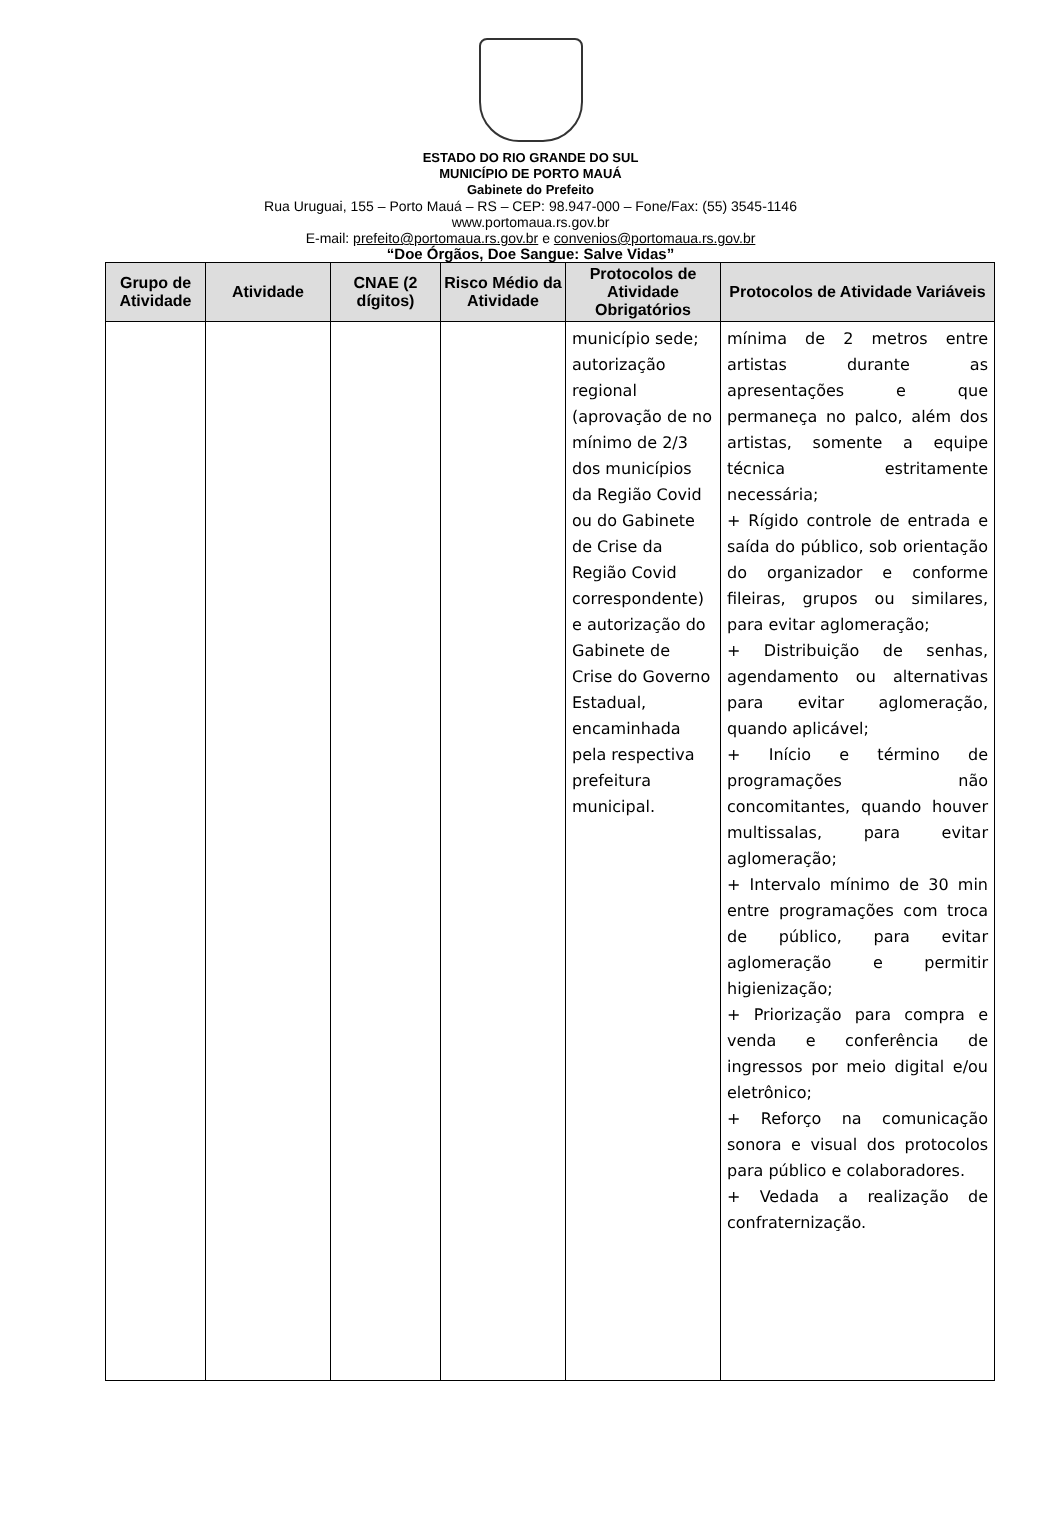ESTADO DO RIO GRANDE DO SUL
MUNICÍPIO DE PORTO MAUÁ
Gabinete do Prefeito
Rua Uruguai, 155 – Porto Mauá – RS – CEP: 98.947-000 – Fone/Fax: (55) 3545-1146
www.portomaua.rs.gov.br
E-mail: prefeito@portomaua.rs.gov.br e convenios@portomaua.rs.gov.br
“Doe Órgãos, Doe Sangue: Salve Vidas”
| Grupo de Atividade | Atividade | CNAE (2 dígitos) | Risco Médio da Atividade | Protocolos de Atividade Obrigatórios | Protocolos de Atividade Variáveis |
| --- | --- | --- | --- | --- | --- |
| | | | | município sede; autorização regional (aprovação de no mínimo de 2/3 dos municípios da Região Covid ou do Gabinete de Crise da Região Covid correspondente) e autorização do Gabinete de Crise do Governo Estadual, encaminhada pela respectiva prefeitura municipal. | mínima de 2 metros entre artistas durante as apresentações e que permaneça no palco, além dos artistas, somente a equipe técnica estritamente necessária; + Rígido controle de entrada e saída do público, sob orientação do organizador e conforme fileiras, grupos ou similares, para evitar aglomeração; + Distribuição de senhas, agendamento ou alternativas para evitar aglomeração, quando aplicável; + Início e término de programações não concomitantes, quando houver multissalas, para evitar aglomeração; + Intervalo mínimo de 30 min entre programações com troca de público, para evitar aglomeração e permitir higienização; + Priorização para compra e venda e conferência de ingressos por meio digital e/ou eletrônico; + Reforço na comunicação sonora e visual dos protocolos para público e colaboradores. + Vedada a realização de confraternização. |